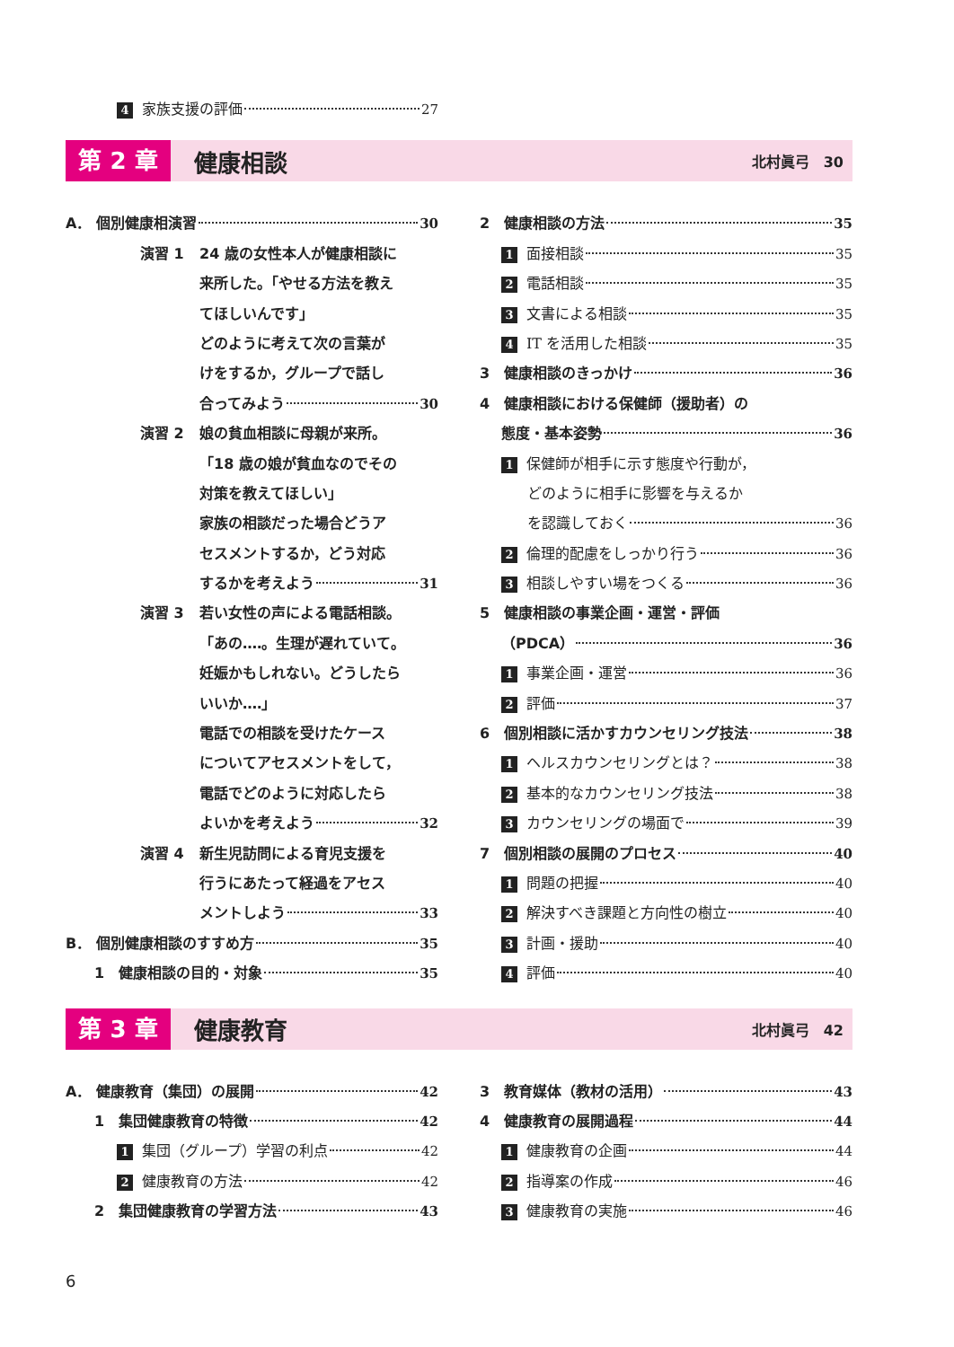4 家族支援の評価 27
第 2 章
健康相談
北村眞弓　30
A． 個別健康相演習 30
演習 1
24 歳の女性本人が健康相談に
来所した。「やせる方法を教え
てほしいんです」
どのように考えて次の言葉が
けをするか，グループで話し
合ってみよう 30
演習 2
娘の貧血相談に母親が来所。
「18 歳の娘が貧血なのでその
対策を教えてほしい」
家族の相談だった場合どうア
セスメントするか，どう対応
するかを考えよう 31
演習 3
若い女性の声による電話相談。
「あの‥‥。生理が遅れていて。
妊娠かもしれない。どうしたら
いいか‥‥」
電話での相談を受けたケース
についてアセスメントをして，
電話でどのように対応したら
よいかを考えよう 32
演習 4
新生児訪問による育児支援を
行うにあたって経過をアセス
メントしよう 33
B． 個別健康相談のすすめ方 35
1　健康相談の目的・対象 35
2　健康相談の方法 35
1 面接相談 35
2 電話相談 35
3 文書による相談 35
4 IT を活用した相談 35
3　健康相談のきっかけ 36
4　健康相談における保健師（援助者）の
態度・基本姿勢 36
1 保健師が相手に示す態度や行動が，
どのように相手に影響を与えるか
を認識しておく 36
2 倫理的配慮をしっかり行う 36
3 相談しやすい場をつくる 36
5　健康相談の事業企画・運営・評価
（PDCA） 36
1 事業企画・運営 36
2 評価 37
6　個別相談に活かすカウンセリング技法 38
1 ヘルスカウンセリングとは？ 38
2 基本的なカウンセリング技法 38
3 カウンセリングの場面で 39
7　個別相談の展開のプロセス 40
1 問題の把握 40
2 解決すべき課題と方向性の樹立 40
3 計画・援助 40
4 評価 40
第 3 章
健康教育
北村眞弓　42
A． 健康教育（集団）の展開 42
1　集団健康教育の特徴 42
1 集団（グループ）学習の利点 42
2 健康教育の方法 42
2　集団健康教育の学習方法 43
3　教育媒体（教材の活用） 43
4　健康教育の展開過程 44
1 健康教育の企画 44
2 指導案の作成 46
3 健康教育の実施 46
6